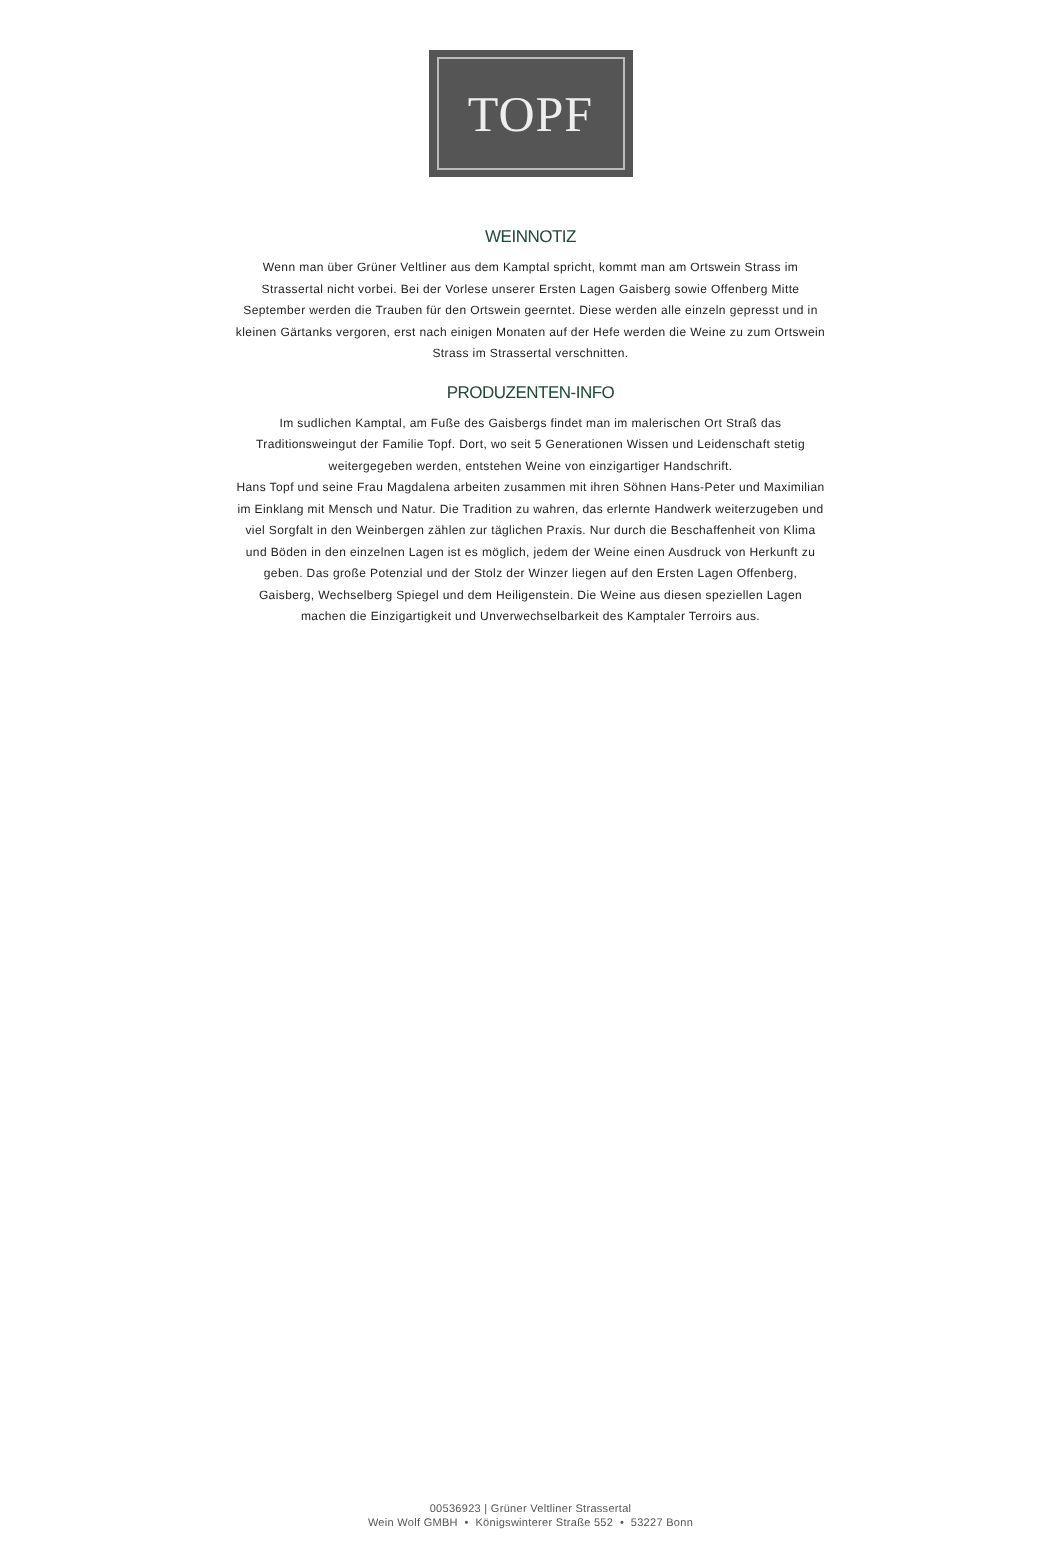TOPF
WEINNOTIZ
Wenn man über Grüner Veltliner aus dem Kamptal spricht, kommt man am Ortswein Strass im Strassertal nicht vorbei. Bei der Vorlese unserer Ersten Lagen Gaisberg sowie Offenberg Mitte September werden die Trauben für den Ortswein geerntet. Diese werden alle einzeln gepresst und in kleinen Gärtanks vergoren, erst nach einigen Monaten auf der Hefe werden die Weine zu zum Ortswein Strass im Strassertal verschnitten.
PRODUZENTEN-INFO
Im sudlichen Kamptal, am Fuße des Gaisbergs findet man im malerischen Ort Straß das Traditionsweingut der Familie Topf. Dort, wo seit 5 Generationen Wissen und Leidenschaft stetig weitergegeben werden, entstehen Weine von einzigartiger Handschrift.
Hans Topf und seine Frau Magdalena arbeiten zusammen mit ihren Söhnen Hans-Peter und Maximilian im Einklang mit Mensch und Natur. Die Tradition zu wahren, das erlernte Handwerk weiterzugeben und viel Sorgfalt in den Weinbergen zählen zur täglichen Praxis. Nur durch die Beschaffenheit von Klima und Böden in den einzelnen Lagen ist es möglich, jedem der Weine einen Ausdruck von Herkunft zu geben. Das große Potenzial und der Stolz der Winzer liegen auf den Ersten Lagen Offenberg, Gaisberg, Wechselberg Spiegel und dem Heiligenstein. Die Weine aus diesen speziellen Lagen machen die Einzigartigkeit und Unverwechselbarkeit des Kamptaler Terroirs aus.
00536923 | Grüner Veltliner Strassertal
Wein Wolf GMBH • Königswinterer Straße 552 • 53227 Bonn